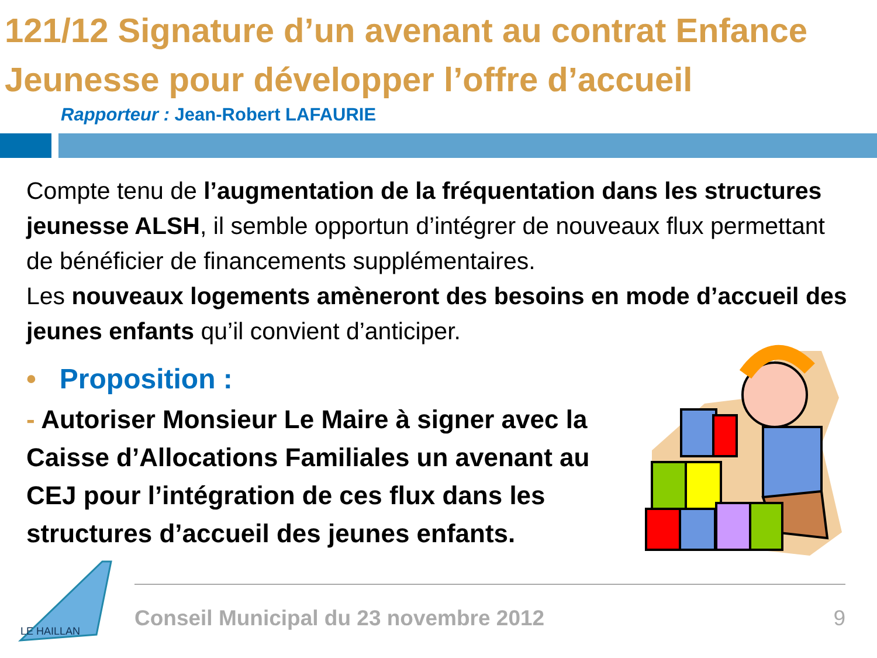121/12 Signature d’un avenant au contrat Enfance Jeunesse pour développer l’offre d’accueil
Rapporteur : Jean-Robert LAFAURIE
Compte tenu de l’augmentation de la fréquentation dans les structures jeunesse ALSH, il semble opportun d’intégrer de nouveaux flux permettant de bénéficier de financements supplémentaires.
Les nouveaux logements amèneront des besoins en mode d’accueil des jeunes enfants qu’il convient d’anticiper.
• Proposition :
- Autoriser Monsieur Le Maire à signer avec la Caisse d’Allocations Familiales un avenant au CEJ pour l’intégration de ces flux dans les structures d’accueil des jeunes enfants.
LE HAILLAN
Conseil Municipal du 23 novembre 2012 9